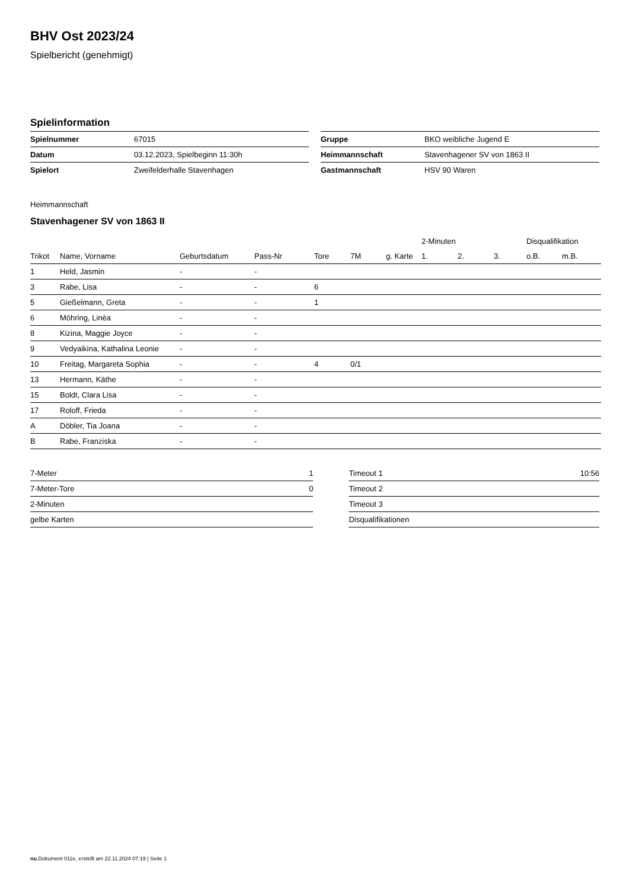BHV Ost 2023/24
Spielbericht (genehmigt)
Spielinformation
| Spielnummer | 67015 |
| Datum | 03.12.2023, Spielbeginn 11:30h |
| Spielort | Zweifelderhalle Stavenhagen |
| Gruppe | BKO weibliche Jugend E |
| Heimmannschaft | Stavenhagener SV von 1863 II |
| Gastmannschaft | HSV 90 Waren |
Heimmannschaft
Stavenhagener SV von 1863 II
| | | | | | | | 2-Minuten | | | Disqualifikation | |
| --- | --- | --- | --- | --- | --- | --- | --- | --- | --- | --- | --- |
| Trikot | Name, Vorname | Geburtsdatum | Pass-Nr | Tore | 7M | g. Karte | 1. | 2. | 3. | o.B. | m.B. |
| 1 | Held, Jasmin | - | - | | | | | | | | |
| 3 | Rabe, Lisa | - | - | 6 | | | | | | | |
| 5 | Gießelmann, Greta | - | - | 1 | | | | | | | |
| 6 | Möhring, Linèa | - | - | | | | | | | | |
| 8 | Kizina, Maggie Joyce | - | - | | | | | | | | |
| 9 | Vedyaikina, Kathalina Leonie | - | - | | | | | | | | |
| 10 | Freitag, Margareta Sophia | - | - | 4 | 0/1 | | | | | | |
| 13 | Hermann, Käthe | - | - | | | | | | | | |
| 15 | Boldt, Clara Lisa | - | - | | | | | | | | |
| 17 | Roloff, Frieda | - | - | | | | | | | | |
| A | Döbler, Tia Joana | - | - | | | | | | | | |
| B | Rabe, Franziska | - | - | | | | | | | | |
| 7-Meter | 1 |
| 7-Meter-Tore | 0 |
| 2-Minuten | |
| gelbe Karten | |
| Timeout 1 | 10:56 |
| Timeout 2 | |
| Timeout 3 | |
| Disqualifikationen | |
nu.Dokument 011e, erstellt am 22.11.2024 07:19 | Seite 1